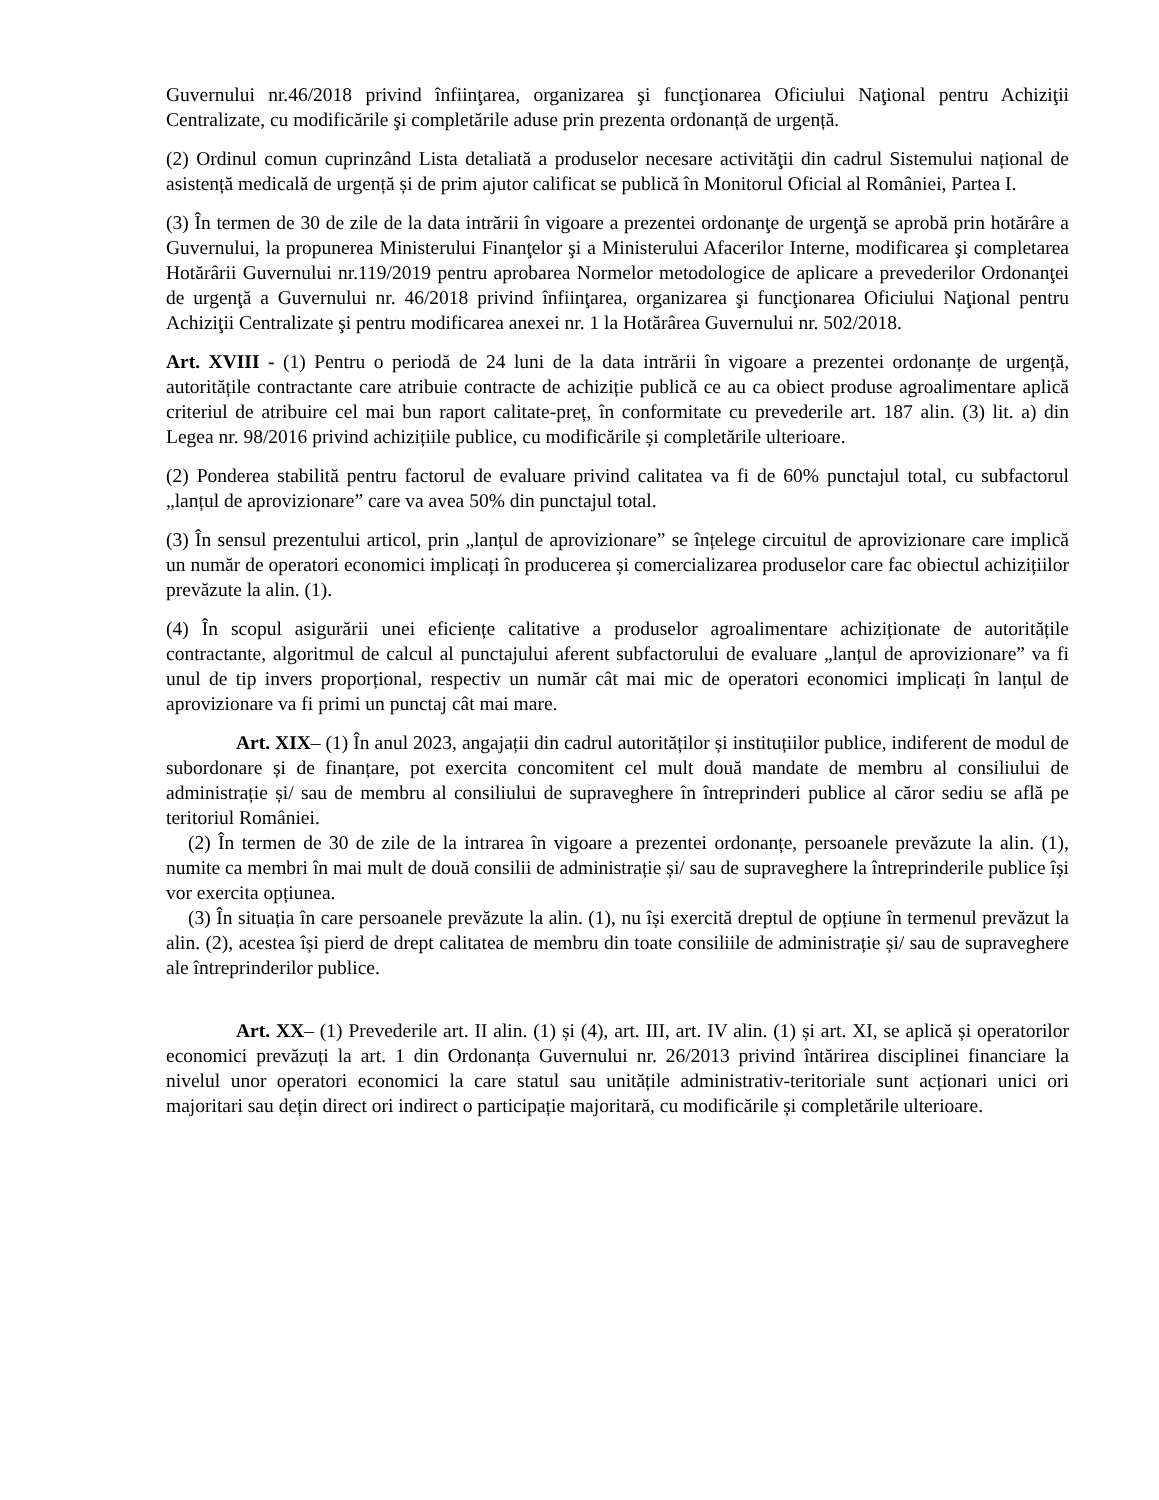Guvernului nr.46/2018 privind înfiinţarea, organizarea şi funcţionarea Oficiului Naţional pentru Achiziţii Centralizate, cu modificările şi completările aduse prin prezenta ordonanță de urgență.
(2) Ordinul comun cuprinzând Lista detaliată a produselor necesare activităţii din cadrul Sistemului național de asistență medicală de urgență și de prim ajutor calificat se publică în Monitorul Oficial al României, Partea I.
(3) În termen de 30 de zile de la data intrării în vigoare a prezentei ordonanţe de urgenţă se aprobă prin hotărâre a Guvernului, la propunerea Ministerului Finanţelor şi a Ministerului Afacerilor Interne, modificarea şi completarea Hotărârii Guvernului nr.119/2019 pentru aprobarea Normelor metodologice de aplicare a prevederilor Ordonanţei de urgenţă a Guvernului nr. 46/2018 privind înfiinţarea, organizarea şi funcţionarea Oficiului Naţional pentru Achiziţii Centralizate şi pentru modificarea anexei nr. 1 la Hotărârea Guvernului nr. 502/2018.
Art. XVIII - (1) Pentru o periodă de 24 luni de la data intrării în vigoare a prezentei ordonanțe de urgență, autoritățile contractante care atribuie contracte de achiziție publică ce au ca obiect produse agroalimentare aplică criteriul de atribuire cel mai bun raport calitate-preț, în conformitate cu prevederile art. 187 alin. (3) lit. a) din Legea nr. 98/2016 privind achizițiile publice, cu modificările și completările ulterioare.
(2) Ponderea stabilită pentru factorul de evaluare privind calitatea va fi de 60% punctajul total, cu subfactorul „lanțul de aprovizionare” care va avea 50% din punctajul total.
(3) În sensul prezentului articol, prin „lanțul de aprovizionare” se înțelege circuitul de aprovizionare care implică un număr de operatori economici implicați în producerea și comercializarea produselor care fac obiectul achizițiilor prevăzute la alin. (1).
(4) În scopul asigurării unei eficiențe calitative a produselor agroalimentare achiziționate de autoritățile contractante, algoritmul de calcul al punctajului aferent subfactorului de evaluare „lanțul de aprovizionare” va fi unul de tip invers proporțional, respectiv un număr cât mai mic de operatori economici implicați în lanțul de aprovizionare va fi primi un punctaj cât mai mare.
Art. XIX– (1) În anul 2023, angajații din cadrul autorităților și instituțiilor publice, indiferent de modul de subordonare și de finanțare, pot exercita concomitent cel mult două mandate de membru al consiliului de administrație și/ sau de membru al consiliului de supraveghere în întreprinderi publice al căror sediu se află pe teritoriul României.
(2) În termen de 30 de zile de la intrarea în vigoare a prezentei ordonanțe, persoanele prevăzute la alin. (1), numite ca membri în mai mult de două consilii de administrație și/ sau de supraveghere la întreprinderile publice își vor exercita opțiunea.
(3) În situația în care persoanele prevăzute la alin. (1), nu își exercită dreptul de opțiune în termenul prevăzut la alin. (2), acestea își pierd de drept calitatea de membru din toate consiliile de administrație și/ sau de supraveghere ale întreprinderilor publice.
Art. XX– (1) Prevederile art. II alin. (1) și (4), art. III, art. IV alin. (1) și art. XI, se aplică și operatorilor economici prevăzuți la art. 1 din Ordonanța Guvernului nr. 26/2013 privind întărirea disciplinei financiare la nivelul unor operatori economici la care statul sau unitățile administrativ-teritoriale sunt acționari unici ori majoritari sau dețin direct ori indirect o participație majoritară, cu modificările și completările ulterioare.